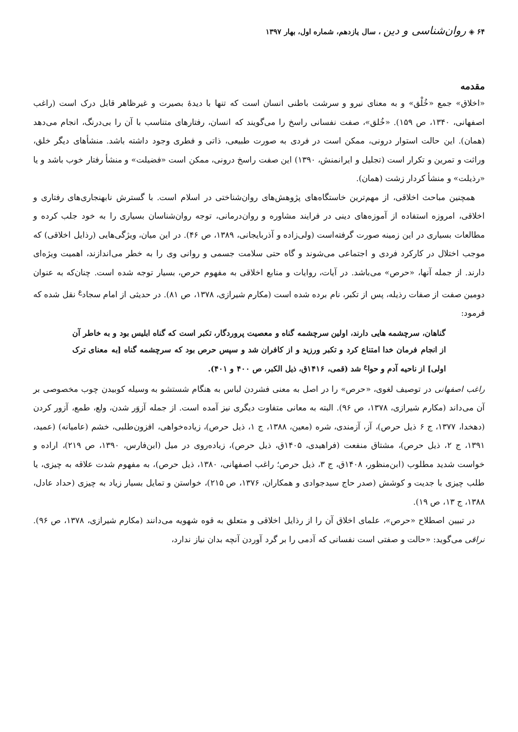۶۴ ◈ روان‌شناسی و دین ، سال یازدهم، شماره اول، بهار ۱۳۹۷
مقدمه
«اخلاق» جمع «خُلْق» و به معنای نیرو و سرشت باطنی انسان است که تنها با دیدهٔ بصیرت و غیرظاهر قابل درک است (راغب اصفهانی، ۱۳۴۰، ص ۱۵۹). «خُلق»، صفت نفسانی راسخ را می‌گویند که انسان، رفتارهای متناسب با آن را بی‌درنگ، انجام می‌دهد (همان). این حالت استوار درونی، ممکن است در فردی به صورت طبیعی، ذاتی و فطری وجود داشته باشد. منشأهای دیگر خلق، وراثت و تمرین و تکرار است (تجلیل و ایرانمنش، ۱۳۹۰) این صفت راسخ درونی، ممکن است «فضیلت» و منشأ رفتار خوب باشد و یا «رذیلت» و منشأ کردار زشت (همان).
همچنین مباحث اخلاقی، از مهم‌ترین خاستگاه‌های پژوهش‌های روان‌شناختی در اسلام است. با گسترش نابهنجاری‌های رفتاری و اخلاقی، امروزه استفاده از آموزه‌های دینی در فرایند مشاوره و روان‌درمانی، توجه روان‌شناسان بسیاری را به خود جلب کرده و مطالعات بسیاری در این زمینه صورت گرفته‌است (ولی‌زاده و آذربایجانی، ۱۳۸۹، ص ۴۶). در این میان، ویژگی‌هایی (رذایل اخلاقی) که موجب اختلال در کارکرد فردی و اجتماعی می‌شوند و گاه حتی سلامت جسمی و روانی وی را به خطر می‌اندازند، اهمیت ویژه‌ای دارند. از جمله آنها، «حرص» می‌باشد. در آیات، روایات و منابع اخلاقی به مفهوم حرص، بسیار توجه شده است. چنان‌که به عنوان دومین صفت از صفات رذیله، پس از تکبر، نام برده شده است (مکارم شیرازی، ۱۳۷۸، ص ۸۱). در حدیثی از امام سجاد<sup>ع</sup> نقل شده که فرمود:
گناهان، سرچشمه هایی دارند، اولین سرچشمه گناه و معصیت پروردگار، تکبر است که گناه ابلیس بود و به خاطر آن از انجام فرمان خدا امتناع کرد و تکبر ورزید و از کافران شد و سپس حرص بود که سرچشمه گناه [به معنای ترک اولی] از ناحیه آدم و حوا<sup>ع</sup> شد (قمی، ۱۴۱۶ق، ذیل الکبر، ص ۴۰۰ و ۴۰۱).
راغب اصفهانی در توصیف لغوی، «حرص» را در اصل به معنی فشردن لباس به هنگام شستشو به وسیله کوبیدن چوب مخصوصی بر آن می‌داند (مکارم شیرازی، ۱۳۷۸، ص ۹۶). البته به معانی متفاوت دیگری نیز آمده است. از جمله آزوَر شدن، ولع، طمع، آزور کردن (دهخدا، ۱۳۷۷، ج ۶ ذیل حرص)، آز، آزمندی، شره (معین، ۱۳۸۸، ج ۱، ذیل حرص)، زیاده‌خواهی، افزون‌طلبی، خشم (عامیانه) (عمید، ۱۳۹۱، ج ۲، ذیل حرص)، مشتاق منفعت (فراهیدی، ۱۴۰۵ق، ذیل حرص)، زیاده‌روی در میل (ابن‌فارس، ۱۳۹۰، ص ۲۱۹)، اراده و خواست شدید مطلوب (ابن‌منظور، ۱۴۰۸ق، ج ۳، ذیل حرص؛ راغب اصفهانی، ۱۳۸۰، ذیل حرص)، به مفهوم شدت علاقه به چیزی، یا طلب چیزی با جدیت و کوشش (صدر حاج سیدجوادی و همکاران، ۱۳۷۶، ص ۲۱۵)، خواستن و تمایل بسیار زیاد به چیزی (حداد عادل، ۱۳۸۸، ج ۱۳، ص ۱۹).
در تبیین اصطلاح «حرص»، علمای اخلاق آن را از رذایل اخلاقی و متعلق به قوه شهویه می‌دانند (مکارم شیرازی، ۱۳۷۸، ص ۹۶). نراقی می‌گوید: «حالت و صفتی است نفسانی که آدمی را بر گرد آوردن آنچه بدان نیاز ندارد،